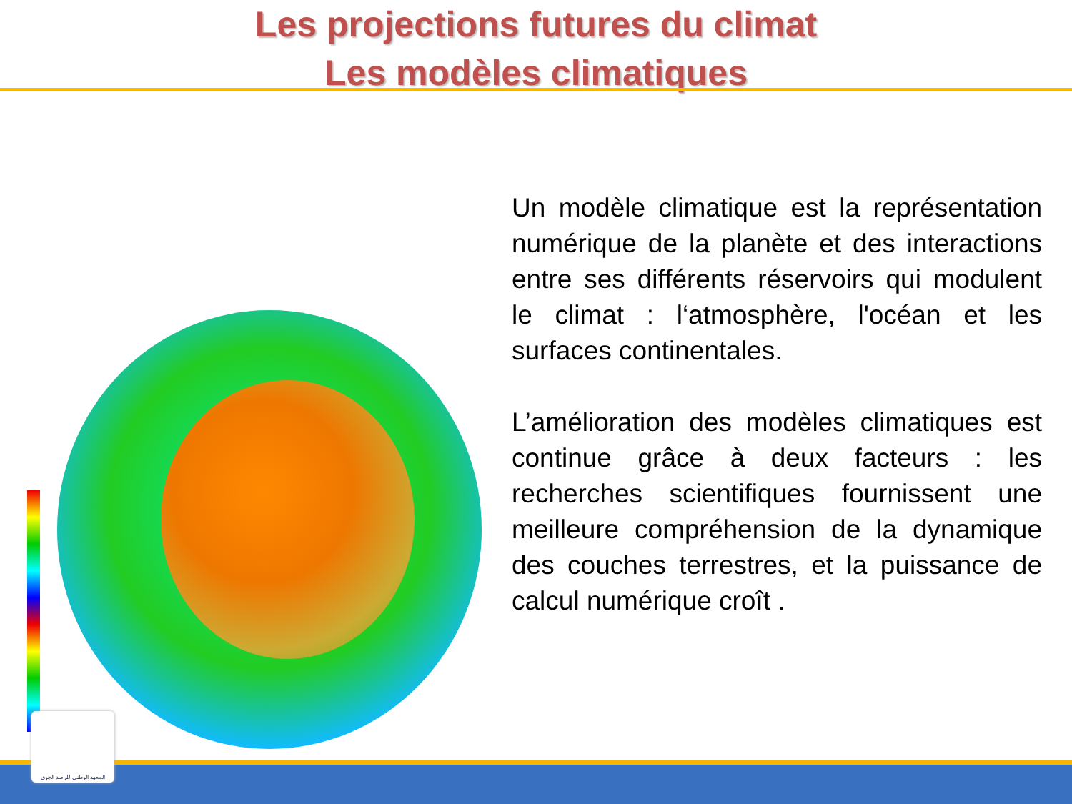Les projections futures du climat
Les modèles climatiques
Un modèle climatique est la représentation numérique de la planète et des interactions entre ses différents réservoirs qui modulent le climat : l‘atmosphère, l'océan et les surfaces continentales.
L’amélioration des modèles climatiques est continue grâce à deux facteurs : les recherches scientifiques fournissent une meilleure compréhension de la dynamique des couches terrestres, et la puissance de calcul numérique croît .
المعهد الوطني للرصد الجوي